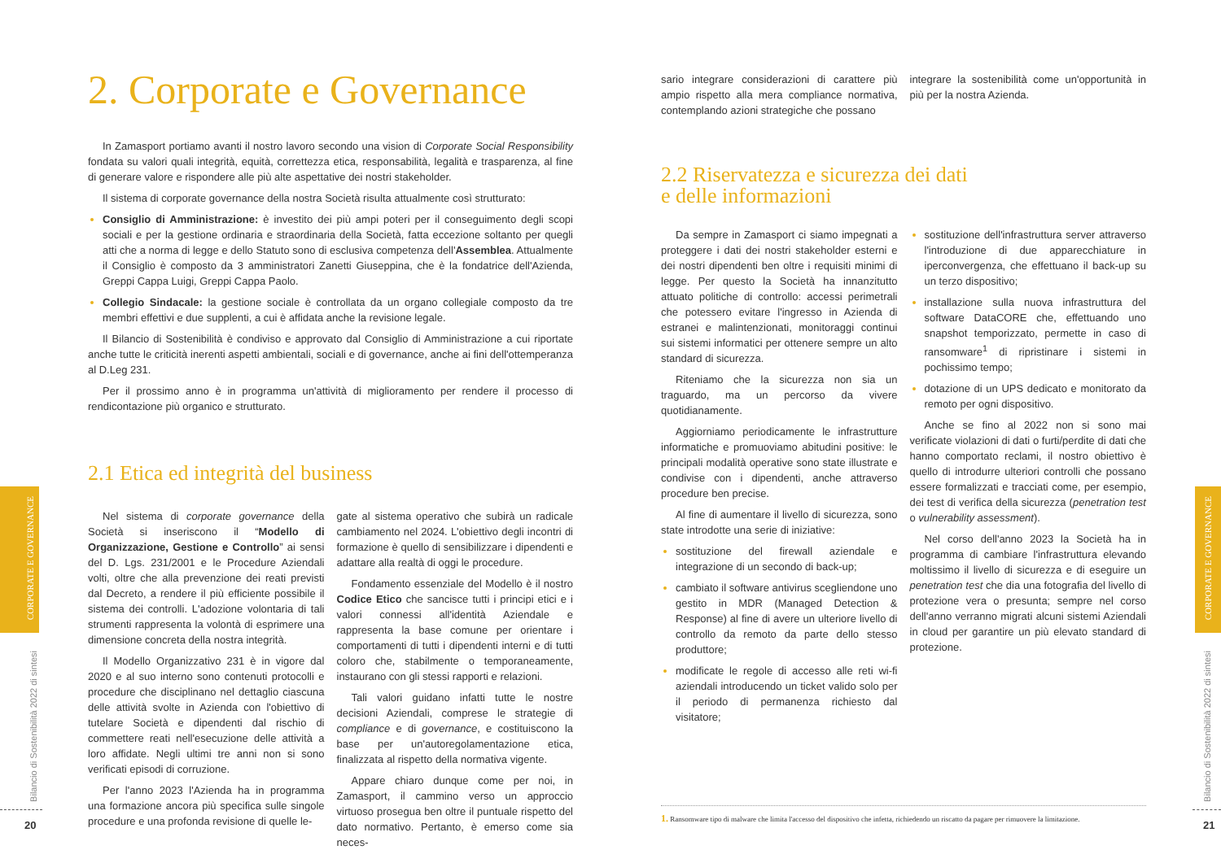CORPORATE E GOVERNANCE
Bilancio di Sostenibilità 2022 di sintesi
20
2. Corporate e Governance
In Zamasport portiamo avanti il nostro lavoro secondo una vision di Corporate Social Responsibility fondata su valori quali integrità, equità, correttezza etica, responsabilità, legalità e trasparenza, al fine di generare valore e rispondere alle più alte aspettative dei nostri stakeholder.
Il sistema di corporate governance della nostra Società risulta attualmente così strutturato:
Consiglio di Amministrazione: è investito dei più ampi poteri per il conseguimento degli scopi sociali e per la gestione ordinaria e straordinaria della Società, fatta eccezione soltanto per quegli atti che a norma di legge e dello Statuto sono di esclusiva competenza dell'Assemblea. Attualmente il Consiglio è composto da 3 amministratori Zanetti Giuseppina, che è la fondatrice dell'Azienda, Greppi Cappa Luigi, Greppi Cappa Paolo.
Collegio Sindacale: la gestione sociale è controllata da un organo collegiale composto da tre membri effettivi e due supplenti, a cui è affidata anche la revisione legale.
Il Bilancio di Sostenibilità è condiviso e approvato dal Consiglio di Amministrazione a cui riportate anche tutte le criticità inerenti aspetti ambientali, sociali e di governance, anche ai fini dell'ottemperanza al D.Leg 231.
Per il prossimo anno è in programma un'attività di miglioramento per rendere il processo di rendicontazione più organico e strutturato.
2.1 Etica ed integrità del business
Nel sistema di corporate governance della Società si inseriscono il “Modello di Organizzazione, Gestione e Controllo” ai sensi del D. Lgs. 231/2001 e le Procedure Aziendali volti, oltre che alla prevenzione dei reati previsti dal Decreto, a rendere il più efficiente possibile il sistema dei controlli. L'adozione volontaria di tali strumenti rappresenta la volontà di esprimere una dimensione concreta della nostra integrità.
Il Modello Organizzativo 231 è in vigore dal 2020 e al suo interno sono contenuti protocolli e procedure che disciplinano nel dettaglio ciascuna delle attività svolte in Azienda con l'obiettivo di tutelare Società e dipendenti dal rischio di commettere reati nell'esecuzione delle attività a loro affidate. Negli ultimi tre anni non si sono verificati episodi di corruzione.
Per l'anno 2023 l'Azienda ha in programma una formazione ancora più specifica sulle singole procedure e una profonda revisione di quelle le-
gate al sistema operativo che subirà un radicale cambiamento nel 2024. L'obiettivo degli incontri di formazione è quello di sensibilizzare i dipendenti e adattare alla realtà di oggi le procedure.
Fondamento essenziale del Modello è il nostro Codice Etico che sancisce tutti i principi etici e i valori connessi all'identità Aziendale e rappresenta la base comune per orientare i comportamenti di tutti i dipendenti interni e di tutti coloro che, stabilmente o temporaneamente, instaurano con gli stessi rapporti e relazioni.
Tali valori guidano infatti tutte le nostre decisioni Aziendali, comprese le strategie di compliance e di governance, e costituiscono la base per un'autoregolamentazione etica, finalizzata al rispetto della normativa vigente.
Appare chiaro dunque come per noi, in Zamasport, il cammino verso un approccio virtuoso prosegua ben oltre il puntuale rispetto del dato normativo. Pertanto, è emerso come sia neces-
CORPORATE E GOVERNANCE
Bilancio di Sostenibilità 2022 di sintesi
21
sario integrare considerazioni di carattere più ampio rispetto alla mera compliance normativa, contemplando azioni strategiche che possano
integrare la sostenibilità come un'opportunità in più per la nostra Azienda.
2.2 Riservatezza e sicurezza dei dati
e delle informazioni
Da sempre in Zamasport ci siamo impegnati a proteggere i dati dei nostri stakeholder esterni e dei nostri dipendenti ben oltre i requisiti minimi di legge. Per questo la Società ha innanzitutto attuato politiche di controllo: accessi perimetrali che potessero evitare l'ingresso in Azienda di estranei e malintenzionati, monitoraggi continui sui sistemi informatici per ottenere sempre un alto standard di sicurezza.
Riteniamo che la sicurezza non sia un traguardo, ma un percorso da vivere quotidianamente.
Aggiorniamo periodicamente le infrastrutture informatiche e promuoviamo abitudini positive: le principali modalità operative sono state illustrate e condivise con i dipendenti, anche attraverso procedure ben precise.
Al fine di aumentare il livello di sicurezza, sono state introdotte una serie di iniziative:
sostituzione del firewall aziendale e integrazione di un secondo di back-up;
cambiato il software antivirus scegliendone uno gestito in MDR (Managed Detection & Response) al fine di avere un ulteriore livello di controllo da remoto da parte dello stesso produttore;
modificate le regole di accesso alle reti wi-fi aziendali introducendo un ticket valido solo per il periodo di permanenza richiesto dal visitatore;
sostituzione dell'infrastruttura server attraverso l'introduzione di due apparecchiature in iperconvergenza, che effettuano il back-up su un terzo dispositivo;
installazione sulla nuova infrastruttura del software DataCORE che, effettuando uno snapshot temporizzato, permette in caso di ransomware<sup>1</sup> di ripristinare i sistemi in pochissimo tempo;
dotazione di un UPS dedicato e monitorato da remoto per ogni dispositivo.
Anche se fino al 2022 non si sono mai verificate violazioni di dati o furti/perdite di dati che hanno comportato reclami, il nostro obiettivo è quello di introdurre ulteriori controlli che possano essere formalizzati e tracciati come, per esempio, dei test di verifica della sicurezza (penetration test o vulnerability assessment).
Nel corso dell'anno 2023 la Società ha in programma di cambiare l'infrastruttura elevando moltissimo il livello di sicurezza e di eseguire un penetration test che dia una fotografia del livello di protezione vera o presunta; sempre nel corso dell'anno verranno migrati alcuni sistemi Aziendali in cloud per garantire un più elevato standard di protezione.
1. Ransomware tipo di malware che limita l'accesso del dispositivo che infetta, richiedendo un riscatto da pagare per rimuovere la limitazione.